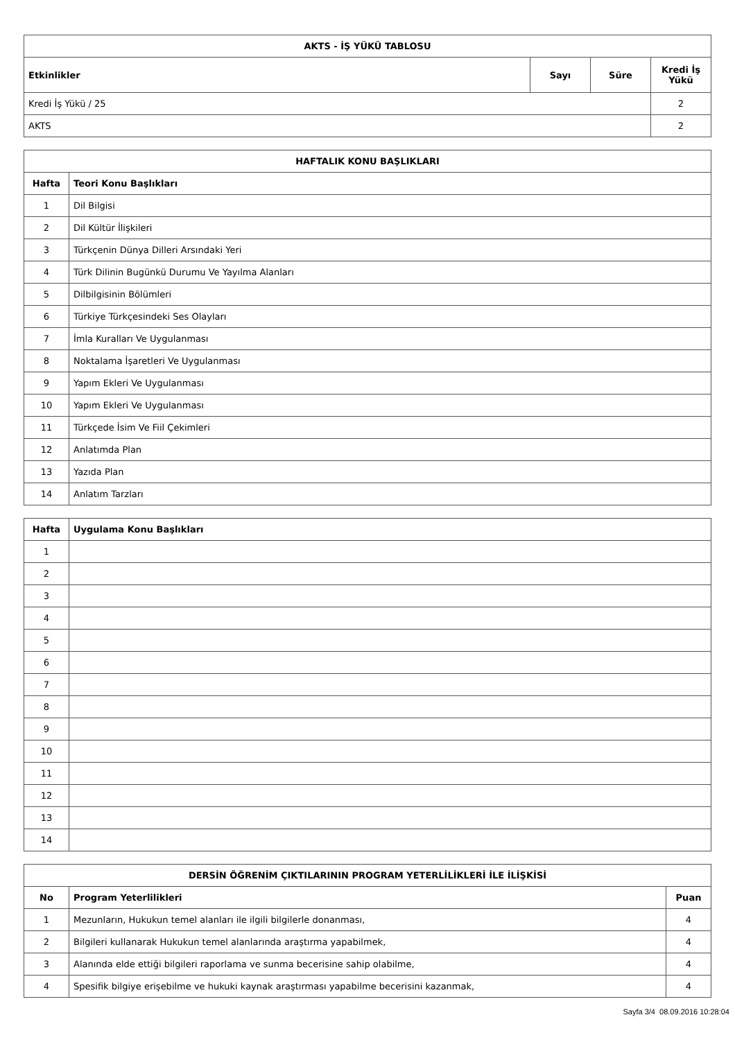| AKTS - İŞ YÜKÜ TABLOSU | | | |
| --- | --- | --- | --- |
| Etkinlikler | Sayı | Süre | Kredi İş Yükü |
| Kredi İş Yükü / 25 | | | 2 |
| AKTS | | | 2 |
| HAFTALIK KONU BAŞLIKLARI | |
| --- | --- |
| Hafta | Teori Konu Başlıkları |
| 1 | Dil Bilgisi |
| 2 | Dil Kültür İlişkileri |
| 3 | Türkçenin Dünya Dilleri Arsındaki Yeri |
| 4 | Türk Dilinin Bugünkü Durumu Ve Yayılma Alanları |
| 5 | Dilbilgisinin Bölümleri |
| 6 | Türkiye Türkçesindeki Ses Olayları |
| 7 | İmla Kuralları Ve Uygulanması |
| 8 | Noktalama İşaretleri Ve Uygulanması |
| 9 | Yapım Ekleri Ve Uygulanması |
| 10 | Yapım Ekleri Ve Uygulanması |
| 11 | Türkçede İsim Ve Fiil Çekimleri |
| 12 | Anlatımda Plan |
| 13 | Yazıda Plan |
| 14 | Anlatım Tarzları |
| Hafta | Uygulama Konu Başlıkları |
| --- | --- |
| 1 | |
| 2 | |
| 3 | |
| 4 | |
| 5 | |
| 6 | |
| 7 | |
| 8 | |
| 9 | |
| 10 | |
| 11 | |
| 12 | |
| 13 | |
| 14 | |
| DERSİN ÖĞRENİM ÇIKTILARININ PROGRAM YETERLİLİKLERİ İLE İLİŞKİSİ | | |
| --- | --- | --- |
| No | Program Yeterlilikleri | Puan |
| 1 | Mezunların, Hukukun temel alanları ile ilgili bilgilerle donanması, | 4 |
| 2 | Bilgileri kullanarak Hukukun temel alanlarında araştırma yapabilmek, | 4 |
| 3 | Alanında elde ettiği bilgileri raporlama ve sunma becerisine sahip olabilme, | 4 |
| 4 | Spesifik bilgiye erişebilme ve hukuki kaynak araştırması yapabilme becerisini kazanmak, | 4 |
Sayfa 3/4 08.09.2016 10:28:04